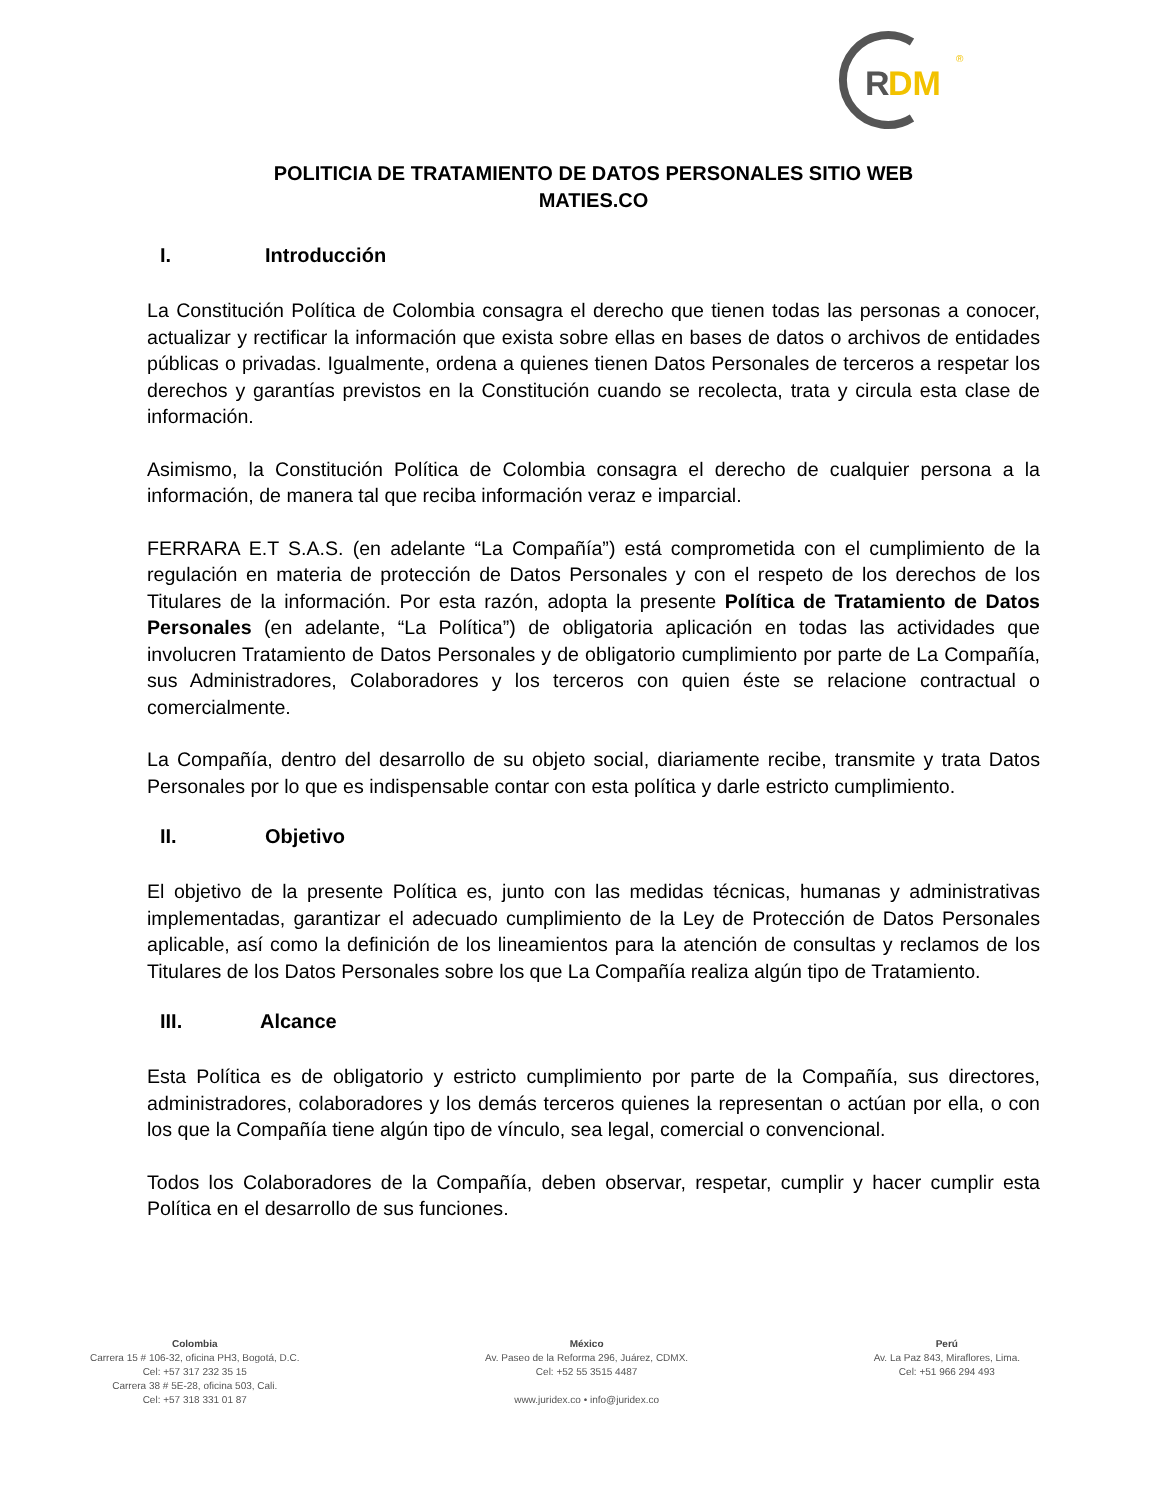R
DM
®
POLITICIA DE TRATAMIENTO DE DATOS PERSONALES SITIO WEB
MATIES.CO
I. Introducción
La Constitución Política de Colombia consagra el derecho que tienen todas las personas a conocer, actualizar y rectificar la información que exista sobre ellas en bases de datos o archivos de entidades públicas o privadas. Igualmente, ordena a quienes tienen Datos Personales de terceros a respetar los derechos y garantías previstos en la Constitución cuando se recolecta, trata y circula esta clase de información.
Asimismo, la Constitución Política de Colombia consagra el derecho de cualquier persona a la información, de manera tal que reciba información veraz e imparcial.
FERRARA E.T S.A.S. (en adelante “La Compañía”) está comprometida con el cumplimiento de la regulación en materia de protección de Datos Personales y con el respeto de los derechos de los Titulares de la información. Por esta razón, adopta la presente Política de Tratamiento de Datos Personales (en adelante, “La Política”) de obligatoria aplicación en todas las actividades que involucren Tratamiento de Datos Personales y de obligatorio cumplimiento por parte de La Compañía, sus Administradores, Colaboradores y los terceros con quien éste se relacione contractual o comercialmente.
La Compañía, dentro del desarrollo de su objeto social, diariamente recibe, transmite y trata Datos Personales por lo que es indispensable contar con esta política y darle estricto cumplimiento.
II. Objetivo
El objetivo de la presente Política es, junto con las medidas técnicas, humanas y administrativas implementadas, garantizar el adecuado cumplimiento de la Ley de Protección de Datos Personales aplicable, así como la definición de los lineamientos para la atención de consultas y reclamos de los Titulares de los Datos Personales sobre los que La Compañía realiza algún tipo de Tratamiento.
III. Alcance
Esta Política es de obligatorio y estricto cumplimiento por parte de la Compañía, sus directores, administradores, colaboradores y los demás terceros quienes la representan o actúan por ella, o con los que la Compañía tiene algún tipo de vínculo, sea legal, comercial o convencional.
Todos los Colaboradores de la Compañía, deben observar, respetar, cumplir y hacer cumplir esta Política en el desarrollo de sus funciones.
Colombia
Carrera 15 # 106-32, oficina PH3, Bogotá, D.C.
Cel: +57 317 232 35 15
Carrera 38 # 5E-28, oficina 503, Cali.
Cel: +57 318 331 01 87
México
Av. Paseo de la Reforma 296, Juárez, CDMX.
Cel: +52 55 3515 4487
www.juridex.co • info@juridex.co
Perú
Av. La Paz 843, Miraflores, Lima.
Cel: +51 966 294 493